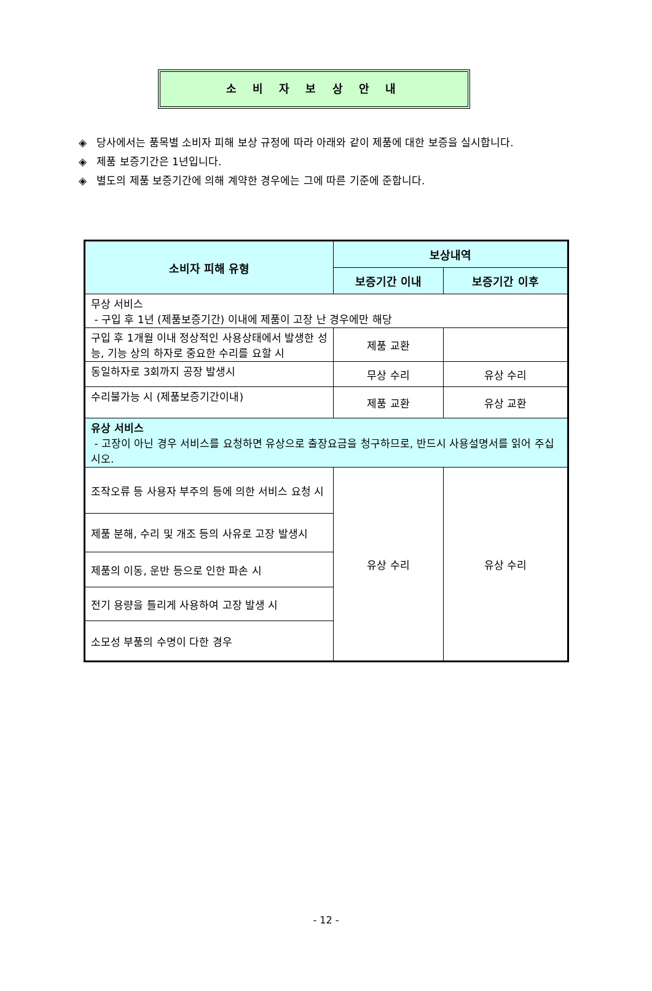소 비 자 보 상 안 내
◈ 당사에서는 품목별 소비자 피해 보상 규정에 따라 아래와 같이 제품에 대한 보증을 실시합니다.
◈ 제품 보증기간은 1년입니다.
◈ 별도의 제품 보증기간에 의해 계약한 경우에는 그에 따른 기준에 준합니다.
| 소비자 피해 유형 | 보상내역 | |
| --- | --- | --- |
| | 보증기간 이내 | 보증기간 이후 |
| 무상 서비스 - 구입 후 1년 (제품보증기간) 이내에 제품이 고장 난 경우에만 해당 | | |
| 구입 후 1개월 이내 정상적인 사용상태에서 발생한 성능, 기능 상의 하자로 중요한 수리를 요할 시 | 제품 교환 | |
| 동일하자로 3회까지 공장 발생시 | 무상 수리 | 유상 수리 |
| 수리불가능 시 (제품보증기간이내) | 제품 교환 | 유상 교환 |
| 유상 서비스 - 고장이 아닌 경우 서비스를 요청하면 유상으로 출장요금을 청구하므로, 반드시 사용설명서를 읽어 주십시오. | | |
| 조작오류 등 사용자 부주의 등에 의한 서비스 요청 시 | 유상 수리 | 유상 수리 |
| 제품 분해, 수리 및 개조 등의 사유로 고장 발생시 | | |
| 제품의 이동, 운반 등으로 인한 파손 시 | | |
| 전기 용량을 틀리게 사용하여 고장 발생 시 | | |
| 소모성 부품의 수명이 다한 경우 | | |
- 12 -